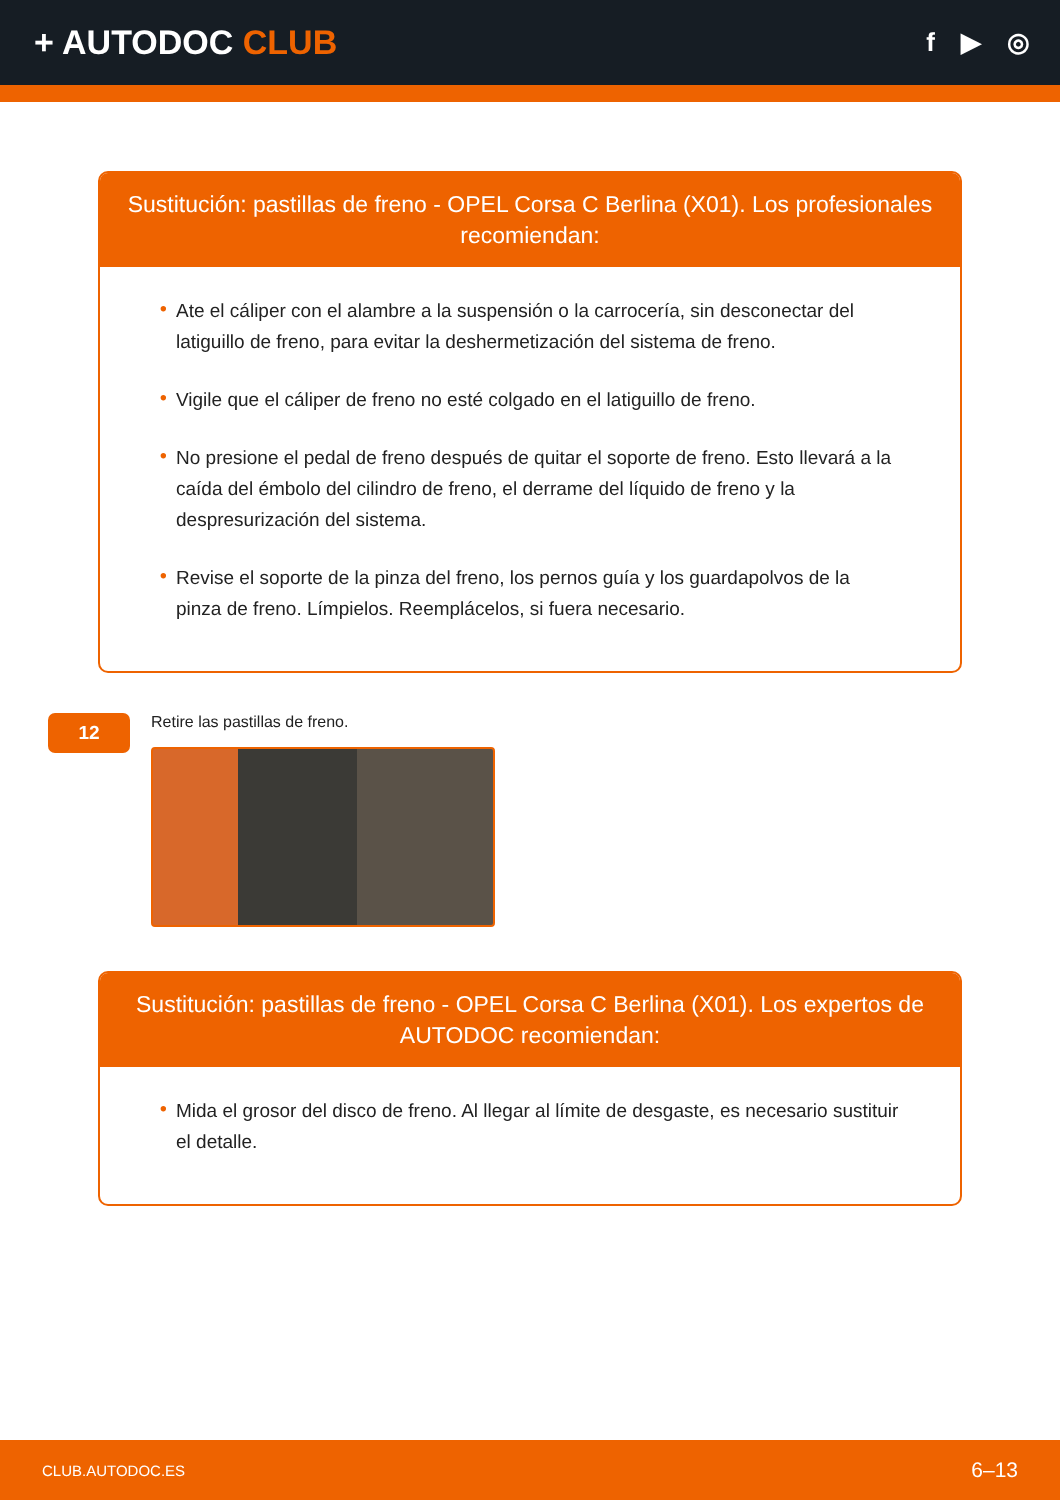+ AUTODOC CLUB
f ▶ ◎
Sustitución: pastillas de freno - OPEL Corsa C Berlina (X01). Los profesionales recomiendan:
• Ate el cáliper con el alambre a la suspensión o la carrocería, sin desconectar del latiguillo de freno, para evitar la deshermetización del sistema de freno.
• Vigile que el cáliper de freno no esté colgado en el latiguillo de freno.
• No presione el pedal de freno después de quitar el soporte de freno. Esto llevará a la caída del émbolo del cilindro de freno, el derrame del líquido de freno y la despresurización del sistema.
• Revise el soporte de la pinza del freno, los pernos guía y los guardapolvos de la pinza de freno. Límpielos. Reemplácelos, si fuera necesario.
12
Retire las pastillas de freno.
Sustitución: pastillas de freno - OPEL Corsa C Berlina (X01). Los expertos de AUTODOC recomiendan:
• Mida el grosor del disco de freno. Al llegar al límite de desgaste, es necesario sustituir el detalle.
CLUB.AUTODOC.ES 6–13